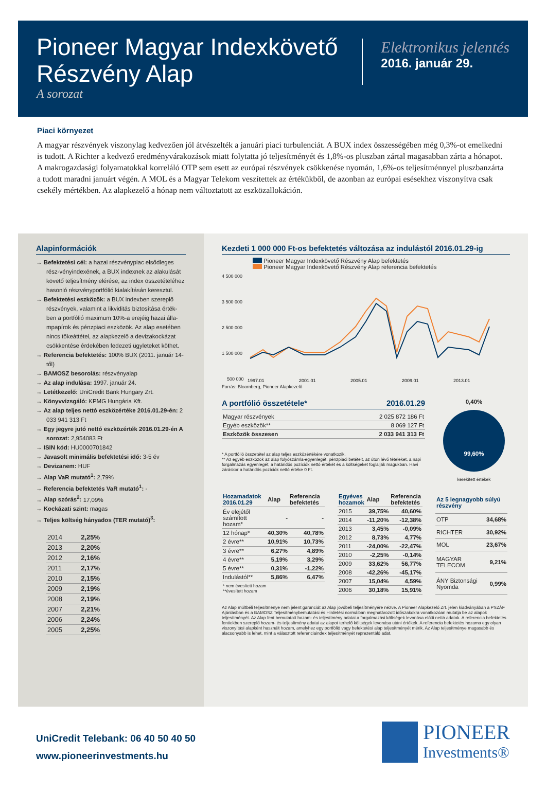Pioneer Magyar Indexkövető
Részvény Alap
A sorozat
Elektronikus jelentés
2016. január 29.
Piaci környezet
A magyar részvények viszonylag kedvezően jól átvészelték a januári piaci turbulenciát. A BUX index összességében még 0,3%-ot emelkedni is tudott. A Richter a kedvező eredményvárakozások miatt folytatta jó teljesítményét és 1,8%-os pluszban zártal magasabban zárta a hónapot. A makrogazdasági folyamatokkal korreláló OTP sem esett az európai részvények csökkenése nyomán, 1,6%-os teljesítménnyel pluszbanzárta a tudott maradni januárt végén. A MOL és a Magyar Telekom veszítettek az értékükből, de azonban az európai esésekhez viszonyítva csak csekély mértékben. Az alapkezelő a hónap nem változtatott az eszközallokáción.
Alapinformációk
→ Befektetési cél: a hazai részvénypiac elsődleges rész-vényindexének, a BUX indexnek az alakulását követő teljesítmény elérése, az index összetételéhez hasonló részvényportfólió kialakításán keresztül.
→ Befektetési eszközök: a BUX indexben szereplő részvények, valamint a likviditás biztosítása érték-ben a portfólió maximum 10%-a erejéig hazai álla-mpapírok és pénzpiaci eszközök. Az alap esetében nincs tőkeáttétel, az alapkezelő a devizakockázat csökkentése érdekében fedezeti ügyleteket köthet.
→ Referencia befektetés: 100% BUX (2011. január 14-től)
→ BAMOSZ besorolás: részvényalap
→ Az alap indulása: 1997. január 24.
→ Letétkezelő: UniCredit Bank Hungary Zrt.
→ Könyvvizsgáló: KPMG Hungária Kft.
→ Az alap teljes nettó eszközértéke 2016.01.29-én: 2 033 941 313 Ft
→ Egy jegyre jutó nettó eszközérték 2016.01.29-én A sorozat: 2,954083 Ft
→ ISIN kód: HU0000701842
→ Javasolt minimális befektetési idő: 3-5 év
→ Devizanem: HUF
→ Alap VaR mutató<sup>1</sup>: 2,79%
→ Referencia befektetés VaR mutató<sup>1</sup>: -
→ Alap szórás<sup>2</sup>: 17,09%
→ Kockázati szint: magas
→ Teljes költség hányados (TER mutató)<sup>3</sup>:
| 2014 | 2,25% |
| 2013 | 2,20% |
| 2012 | 2,16% |
| 2011 | 2,17% |
| 2010 | 2,15% |
| 2009 | 2,19% |
| 2008 | 2,19% |
| 2007 | 2,21% |
| 2006 | 2,24% |
| 2005 | 2,25% |
Kezdeti 1 000 000 Ft-os befektetés változása az indulástól 2016.01.29-ig
Pioneer Magyar Indexkövető Részvény Alap befektetés
Pioneer Magyar Indexkövető Részvény Alap referencia befektetés
4 500 000
3 500 000
2 500 000
1 500 000
500 000
1997.01
2001.01
2005.01
2009.01
2013.01
Forrás: Bloomberg, Pioneer Alapkezelő
A portfólió összetétele* 2016.01.29
| Magyar részvények | 2 025 872 186 Ft |
| Egyéb eszközök** | 8 069 127 Ft |
| Eszközök összesen | 2 033 941 313 Ft |
* A portfólió összetétel az alap teljes eszközértékére vonatkozik.
** Az egyéb eszközök az alap folyószámla-egyenlegét, pénzpiaci betéteit, az úton lévő tételeket, a napi forgalmazás egyenlegét, a határidős pozíciók nettó értékét és a költségeket foglalják magukban. Havi záráskor a határidős pozíciók nettó értéke 0 Ft.
0,40%
99,60%
kerekített értékek
| Hozamadatok 2016.01.29 | Alap | Referencia befektetés |
| --- | --- | --- |
| Év elejétől számított hozam* | - | - |
| 12 hónap* | 40,30% | 40,78% |
| 2 évre** | 10,91% | 10,73% |
| 3 évre** | 6,27% | 4,89% |
| 4 évre** | 5,19% | 3,29% |
| 5 évre** | 0,31% | -1,22% |
| Indulástól** | 5,86% | 6,47% |
| * nem évesített hozam **évesített hozam | | |
| Egyéves hozamok | Alap | Referencia befektetés |
| --- | --- | --- |
| 2015 | 39,75% | 40,60% |
| 2014 | -11,20% | -12,38% |
| 2013 | 3,45% | -0,09% |
| 2012 | 8,73% | 4,77% |
| 2011 | -24,00% | -22,47% |
| 2010 | -2,25% | -0,14% |
| 2009 | 33,62% | 56,77% |
| 2008 | -42,26% | -45,17% |
| 2007 | 15,04% | 4,59% |
| 2006 | 30,18% | 15,91% |
| Az 5 legnagyobb súlyú részvény | |
| --- | --- |
| OTP | 34,68% |
| RICHTER | 30,92% |
| MOL | 23,67% |
| MAGYAR TELECOM | 9,21% |
| ÁNY Biztonsági Nyomda | 0,99% |
Az Alap múltbéli teljesítménye nem jelent garanciát az Alap jövőbeli teljesítményére nézve. A Pioneer Alapkezelő Zrt. jelen kiadványában a PSZÁF Ajánlásban és a BAMOSZ Teljesítménybemutatási és Hirdetési normáiban meghatározott időszakokra vonatkozóan mutatja be az alapok teljesítményét. Az Alap fent bemutatott hozam- és teljesítmény adatai a forgalmazási költségek levonása előtti nettó adatok. A referencia befektetés fentiekben szereplő hozam- és teljesítmény adatai az alapot terhelő költségek levonása utáni értékek. A referencia befektetés hozama egy olyan viszonyítási alapként használt hozam, amelyhez egy portfólió vagy befektetési alap teljesítményét mérik. Az Alap teljesítménye magasabb és alacsonyabb is lehet, mint a választott referenciaindex teljesítményét reprezentáló adat.
UniCredit Telebank: 06 40 50 40 50
www.pioneerinvestments.hu
PIONEER
Investments®